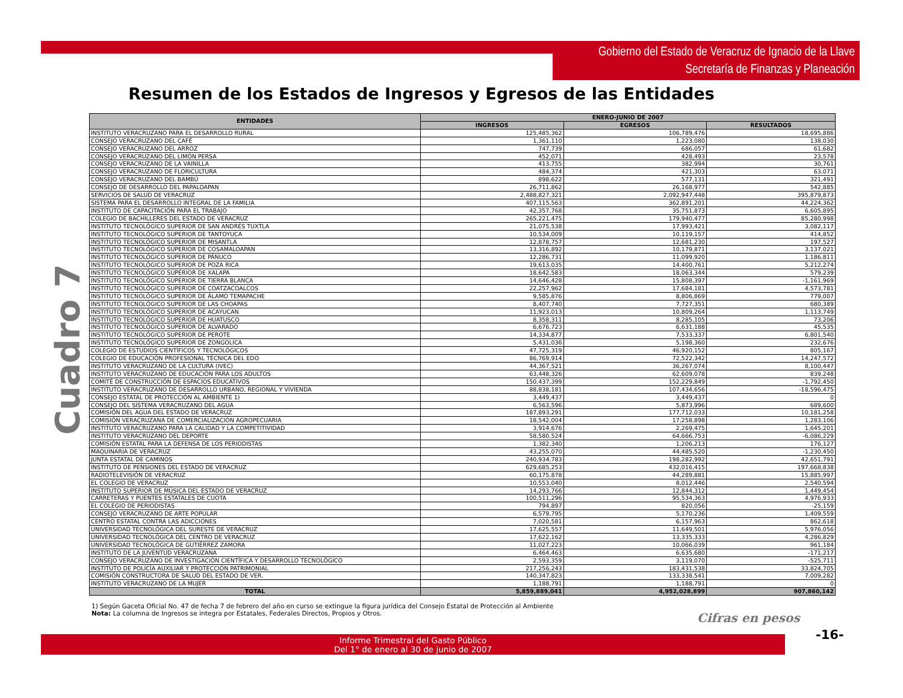Gobierno del Estado de Veracruz de Ignacio de la Llave
Secretaría de Finanzas y Planeación
Resumen de los Estados de Ingresos y Egresos de las Entidades
Cuadro 7
| ENTIDADES | ENERO-JUNIO DE 2007 | | |
| --- | --- | --- | --- |
| | INGRESOS | EGRESOS | RESULTADOS |
| INSTITUTO VERACRUZANO PARA EL DESARROLLO RURAL | 125,485,362 | 106,789,476 | 18,695,886 |
| CONSEJO VERACRUZANO DEL CAFÉ | 1,361,110 | 1,223,080 | 138,030 |
| CONSEJO VERACRUZANO DEL ARROZ | 747,739 | 686,057 | 61,682 |
| CONSEJO VERACRUZANO DEL LIMÓN PERSA | 452,071 | 428,493 | 23,578 |
| CONSEJO VERACRUZANO DE LA VAINILLA | 413,755 | 382,994 | 30,761 |
| CONSEJO VERACRUZANO DE FLORICULTURA | 484,374 | 421,303 | 63,071 |
| CONSEJO VERACRUZANO DEL BAMBÚ | 898,622 | 577,131 | 321,491 |
| CONSEJO DE DESARROLLO DEL PAPALOAPAN | 26,711,862 | 26,168,977 | 542,885 |
| SERVICIOS DE SALUD DE VERACRUZ | 2,488,827,321 | 2,092,947,448 | 395,879,873 |
| SISTEMA PARA EL DESARROLLO INTEGRAL DE LA FAMILIA | 407,115,563 | 362,891,201 | 44,224,362 |
| INSTITUTO DE CAPACITACIÓN PARA EL TRABAJO | 42,357,768 | 35,751,873 | 6,605,895 |
| COLEGIO DE BACHILLERES DEL ESTADO DE VERACRUZ | 265,221,475 | 179,940,477 | 85,280,998 |
| INSTITUTO TECNOLÓGICO SUPERIOR DE SAN ANDRÉS TUXTLA | 21,075,538 | 17,993,421 | 3,082,117 |
| INSTITUTO TECNOLÓGICO SUPERIOR DE TANTOYUCA | 10,534,009 | 10,119,157 | 414,852 |
| INSTITUTO TECNOLÓGICO SUPERIOR DE MISANTLA | 12,878,757 | 12,681,230 | 197,527 |
| INSTITUTO TECNOLÓGICO SUPERIOR DE COSAMALOAPAN | 13,316,892 | 10,179,871 | 3,137,021 |
| INSTITUTO TECNOLÓGICO SUPERIOR DE PÁNUCO | 12,286,731 | 11,099,920 | 1,186,811 |
| INSTITUTO TECNOLÓGICO SUPERIOR DE POZA RICA | 19,613,035 | 14,400,761 | 5,212,274 |
| INSTITUTO TECNOLÓGICO SUPERIOR DE XALAPA | 18,642,583 | 18,063,344 | 579,239 |
| INSTITUTO TECNOLÓGICO SUPERIOR DE TIERRA BLANCA | 14,646,428 | 15,808,397 | -1,161,969 |
| INSTITUTO TECNOLÓGICO SUPERIOR DE COATZACOALCOS | 22,257,962 | 17,684,181 | 4,573,781 |
| INSTITUTO TECNOLÓGICO SUPERIOR DE ÁLAMO TEMAPACHE | 9,585,876 | 8,806,869 | 779,007 |
| INSTITUTO TECNOLÓGICO SUPERIOR DE LAS CHOAPAS | 8,407,740 | 7,727,351 | 680,389 |
| INSTITUTO TECNOLÓGICO SUPERIOR DE ACAYUCAN | 11,923,013 | 10,809,264 | 1,113,749 |
| INSTITUTO TECNOLÓGICO SUPERIOR DE HUATUSCO | 8,358,311 | 8,285,105 | 73,206 |
| INSTITUTO TECNOLÓGICO SUPERIOR DE ALVARADO | 6,676,723 | 6,631,188 | 45,535 |
| INSTITUTO TECNOLÓGICO SUPERIOR DE PEROTE | 14,334,877 | 7,533,337 | 6,801,540 |
| INSTITUTO TECNOLÓGICO SUPERIOR DE ZONGOLICA | 5,431,036 | 5,198,360 | 232,676 |
| COLEGIO DE ESTUDIOS CIENTÍFICOS Y TECNOLÓGICOS | 47,725,319 | 46,920,152 | 805,167 |
| COLEGIO DE EDUCACIÓN PROFESIONAL TÉCNICA DEL EDO | 86,769,914 | 72,522,342 | 14,247,572 |
| INSTITUTO VERACRUZANO DE LA CULTURA (IVEC) | 44,367,521 | 36,267,074 | 8,100,447 |
| INSTITUTO VERACRUZANO DE EDUCACIÓN PARA LOS ADULTOS | 63,448,326 | 62,609,078 | 839,248 |
| COMITÉ DE CONSTRUCCIÓN DE ESPACIOS EDUCATIVOS | 150,437,399 | 152,229,849 | -1,792,450 |
| INSTITUTO VERACRUZANO DE DESARROLLO URBANO, REGIONAL Y VIVIENDA | 88,838,181 | 107,434,656 | -18,596,475 |
| CONSEJO ESTATAL DE PROTECCIÓN AL AMBIENTE 1) | 3,449,437 | 3,449,437 | 0 |
| CONSEJO DEL SISTEMA VERACRUZANO DEL AGUA | 6,563,596 | 5,873,996 | 689,600 |
| COMISIÓN DEL AGUA DEL ESTADO DE VERACRUZ | 187,893,291 | 177,712,033 | 10,181,258 |
| COMISIÓN VERACRUZANA DE COMERCIALIZACIÓN AGROPECUARIA | 18,542,004 | 17,258,898 | 1,283,106 |
| INSTITUTO VERACRUZANO PARA LA CALIDAD Y LA COMPETITIVIDAD | 3,914,676 | 2,269,475 | 1,645,201 |
| INSTITUTO VERACRUZANO DEL DEPORTE | 58,580,524 | 64,666,753 | -6,086,229 |
| COMISIÓN ESTATAL PARA LA DEFENSA DE LOS PERIODISTAS | 1,382,340 | 1,206,213 | 176,127 |
| MAQUINARIA DE VERACRUZ | 43,255,070 | 44,485,520 | -1,230,450 |
| JUNTA ESTATAL DE CAMINOS | 240,934,783 | 198,282,992 | 42,651,791 |
| INSTITUTO DE PENSIONES DEL ESTADO DE VERACRUZ | 629,685,253 | 432,016,415 | 197,668,838 |
| RADIOTELEVISIÓN DE VERACRUZ | 60,175,878 | 44,289,881 | 15,885,997 |
| EL COLEGIO DE VERACRUZ | 10,553,040 | 8,012,446 | 2,540,594 |
| INSTITUTO SUPERIOR DE MÚSICA DEL ESTADO DE VERACRUZ | 14,293,766 | 12,844,312 | 1,449,454 |
| CARRETERAS Y PUENTES ESTATALES DE CUOTA | 100,511,296 | 95,534,363 | 4,976,933 |
| EL COLEGIO DE PERIODISTAS | 794,897 | 820,056 | -25,159 |
| CONSEJO VERACRUZANO DE ARTE POPULAR | 6,579,795 | 5,170,236 | 1,409,559 |
| CENTRO ESTATAL CONTRA LAS ADICCIONES | 7,020,581 | 6,157,963 | 862,618 |
| UNIVERSIDAD TECNOLÓGICA DEL SURESTE DE VERACRUZ | 17,625,557 | 11,649,501 | 5,976,056 |
| UNIVERSIDAD TECNOLÓGICA DEL CENTRO DE VERACRUZ | 17,622,162 | 13,335,333 | 4,286,829 |
| UNIVERSIDAD TECNOLÓGICA DE GUTIÉRREZ ZAMORA | 11,027,223 | 10,066,039 | 961,184 |
| INSTITUTO DE LA JUVENTUD VERACRUZANA | 6,464,463 | 6,635,680 | -171,217 |
| CONSEJO VERACRUZANO DE INVESTIGACIÓN CIENTÍFICA Y DESARROLLO TECNOLÓGICO | 2,593,359 | 3,119,070 | -525,711 |
| INSTITUTO DE POLICÍA AUXILIAR Y PROTECCIÓN PATRIMONIAL | 217,256,243 | 183,431,538 | 33,824,705 |
| COMISIÓN CONSTRUCTORA DE SALUD DEL ESTADO DE VER. | 140,347,823 | 133,338,541 | 7,009,282 |
| INSTITUTO VERACRUZANO DE LA MUJER | 1,188,791 | 1,188,791 | 0 |
| TOTAL | 5,859,889,041 | 4,952,028,899 | 907,860,142 |
1) Según Gaceta Oficial No. 47 de fecha 7 de febrero del año en curso se extingue la figura jurídica del Consejo Estatal de Protección al Ambiente
Nota: La columna de Ingresos se integra por Estatales, Federales Directos, Propios y Otros.
Cifras en pesos
-16-
Informe Trimestral del Gasto Público
Del 1° de enero al 30 de junio de 2007